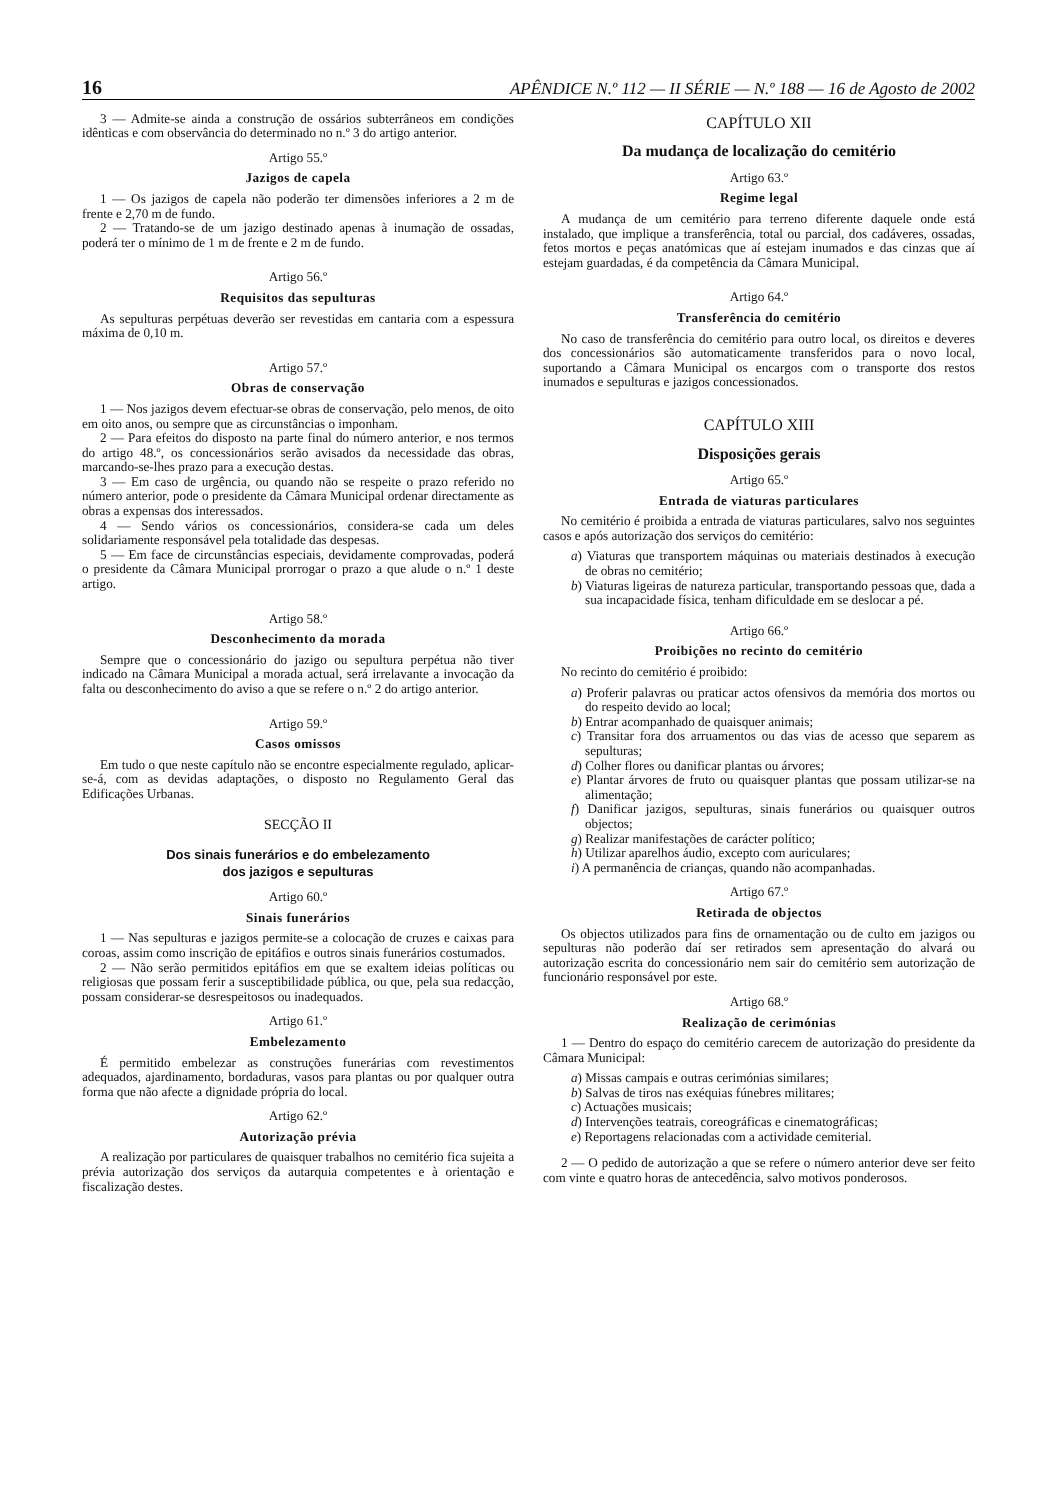16 APÊNDICE N.º 112 — II SÉRIE — N.º 188 — 16 de Agosto de 2002
3 — Admite-se ainda a construção de ossários subterrâneos em condições idênticas e com observância do determinado no n.º 3 do artigo anterior.
Artigo 55.º
Jazigos de capela
1 — Os jazigos de capela não poderão ter dimensões inferiores a 2 m de frente e 2,70 m de fundo.
2 — Tratando-se de um jazigo destinado apenas à inumação de ossadas, poderá ter o mínimo de 1 m de frente e 2 m de fundo.
Artigo 56.º
Requisitos das sepulturas
As sepulturas perpétuas deverão ser revestidas em cantaria com a espessura máxima de 0,10 m.
Artigo 57.º
Obras de conservação
1 — Nos jazigos devem efectuar-se obras de conservação, pelo menos, de oito em oito anos, ou sempre que as circunstâncias o imponham.
2 — Para efeitos do disposto na parte final do número anterior, e nos termos do artigo 48.º, os concessionários serão avisados da necessidade das obras, marcando-se-lhes prazo para a execução destas.
3 — Em caso de urgência, ou quando não se respeite o prazo referido no número anterior, pode o presidente da Câmara Municipal ordenar directamente as obras a expensas dos interessados.
4 — Sendo vários os concessionários, considera-se cada um deles solidariamente responsável pela totalidade das despesas.
5 — Em face de circunstâncias especiais, devidamente comprovadas, poderá o presidente da Câmara Municipal prorrogar o prazo a que alude o n.º 1 deste artigo.
Artigo 58.º
Desconhecimento da morada
Sempre que o concessionário do jazigo ou sepultura perpétua não tiver indicado na Câmara Municipal a morada actual, será irrelavante a invocação da falta ou desconhecimento do aviso a que se refere o n.º 2 do artigo anterior.
Artigo 59.º
Casos omissos
Em tudo o que neste capítulo não se encontre especialmente regulado, aplicar-se-á, com as devidas adaptações, o disposto no Regulamento Geral das Edificações Urbanas.
SECÇÃO II
Dos sinais funerários e do embelezamento
dos jazigos e sepulturas
Artigo 60.º
Sinais funerários
1 — Nas sepulturas e jazigos permite-se a colocação de cruzes e caixas para coroas, assim como inscrição de epitáfios e outros sinais funerários costumados.
2 — Não serão permitidos epitáfios em que se exaltem ideias políticas ou religiosas que possam ferir a susceptibilidade pública, ou que, pela sua redacção, possam considerar-se desrespeitosos ou inadequados.
Artigo 61.º
Embelezamento
É permitido embelezar as construções funerárias com revestimentos adequados, ajardinamento, bordaduras, vasos para plantas ou por qualquer outra forma que não afecte a dignidade própria do local.
Artigo 62.º
Autorização prévia
A realização por particulares de quaisquer trabalhos no cemitério fica sujeita a prévia autorização dos serviços da autarquia competentes e à orientação e fiscalização destes.
CAPÍTULO XII
Da mudança de localização do cemitério
Artigo 63.º
Regime legal
A mudança de um cemitério para terreno diferente daquele onde está instalado, que implique a transferência, total ou parcial, dos cadáveres, ossadas, fetos mortos e peças anatómicas que aí estejam inumados e das cinzas que aí estejam guardadas, é da competência da Câmara Municipal.
Artigo 64.º
Transferência do cemitério
No caso de transferência do cemitério para outro local, os direitos e deveres dos concessionários são automaticamente transferidos para o novo local, suportando a Câmara Municipal os encargos com o transporte dos restos inumados e sepulturas e jazigos concessionados.
CAPÍTULO XIII
Disposições gerais
Artigo 65.º
Entrada de viaturas particulares
No cemitério é proibida a entrada de viaturas particulares, salvo nos seguintes casos e após autorização dos serviços do cemitério:
a) Viaturas que transportem máquinas ou materiais destinados à execução de obras no cemitério;
b) Viaturas ligeiras de natureza particular, transportando pessoas que, dada a sua incapacidade física, tenham dificuldade em se deslocar a pé.
Artigo 66.º
Proibições no recinto do cemitério
No recinto do cemitério é proibido:
a) Proferir palavras ou praticar actos ofensivos da memória dos mortos ou do respeito devido ao local;
b) Entrar acompanhado de quaisquer animais;
c) Transitar fora dos arruamentos ou das vias de acesso que separem as sepulturas;
d) Colher flores ou danificar plantas ou árvores;
e) Plantar árvores de fruto ou quaisquer plantas que possam utilizar-se na alimentação;
f) Danificar jazigos, sepulturas, sinais funerários ou quaisquer outros objectos;
g) Realizar manifestações de carácter político;
h) Utilizar aparelhos áudio, excepto com auriculares;
i) A permanência de crianças, quando não acompanhadas.
Artigo 67.º
Retirada de objectos
Os objectos utilizados para fins de ornamentação ou de culto em jazigos ou sepulturas não poderão daí ser retirados sem apresentação do alvará ou autorização escrita do concessionário nem sair do cemitério sem autorização de funcionário responsável por este.
Artigo 68.º
Realização de cerimónias
1 — Dentro do espaço do cemitério carecem de autorização do presidente da Câmara Municipal:
a) Missas campais e outras cerimónias similares;
b) Salvas de tiros nas exéquias fúnebres militares;
c) Actuações musicais;
d) Intervenções teatrais, coreográficas e cinematográficas;
e) Reportagens relacionadas com a actividade cemiterial.
2 — O pedido de autorização a que se refere o número anterior deve ser feito com vinte e quatro horas de antecedência, salvo motivos ponderosos.